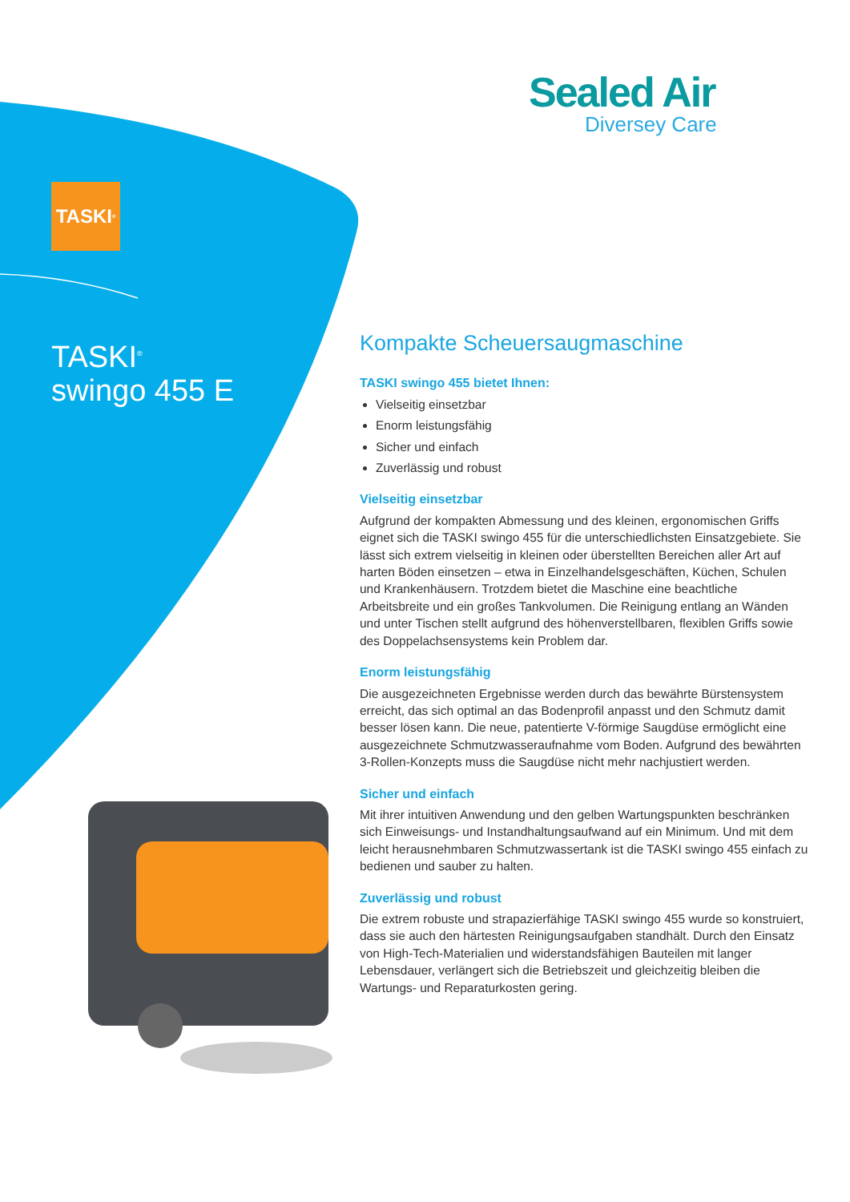Sealed Air
Diversey Care
TASKI<sup>®</sup>
TASKI<sup>®</sup>
swingo 455 E
Kompakte Scheuersaugmaschine
TASKI swingo 455 bietet Ihnen:
Vielseitig einsetzbar
Enorm leistungsfähig
Sicher und einfach
Zuverlässig und robust
Vielseitig einsetzbar
Aufgrund der kompakten Abmessung und des kleinen, ergonomischen Griffs eignet sich die TASKI swingo 455 für die unterschiedlichsten Einsatzgebiete. Sie lässt sich extrem vielseitig in kleinen oder überstellten Bereichen aller Art auf harten Böden einsetzen – etwa in Einzelhandelsgeschäften, Küchen, Schulen und Krankenhäusern. Trotzdem bietet die Maschine eine beachtliche Arbeitsbreite und ein großes Tankvolumen. Die Reinigung entlang an Wänden und unter Tischen stellt aufgrund des höhenverstellbaren, flexiblen Griffs sowie des Doppelachsensystems kein Problem dar.
Enorm leistungsfähig
Die ausgezeichneten Ergebnisse werden durch das bewährte Bürstensystem erreicht, das sich optimal an das Bodenprofil anpasst und den Schmutz damit besser lösen kann. Die neue, patentierte V-förmige Saugdüse ermöglicht eine ausgezeichnete Schmutzwasseraufnahme vom Boden. Aufgrund des bewährten 3-Rollen-Konzepts muss die Saugdüse nicht mehr nachjustiert werden.
Sicher und einfach
Mit ihrer intuitiven Anwendung und den gelben Wartungspunkten beschränken sich Einweisungs- und Instandhaltungsaufwand auf ein Minimum. Und mit dem leicht herausnehmbaren Schmutzwassertank ist die TASKI swingo 455 einfach zu bedienen und sauber zu halten.
Zuverlässig und robust
Die extrem robuste und strapazierfähige TASKI swingo 455 wurde so konstruiert, dass sie auch den härtesten Reinigungsaufgaben standhält. Durch den Einsatz von High-Tech-Materialien und widerstandsfähigen Bauteilen mit langer Lebensdauer, verlängert sich die Betriebszeit und gleichzeitig bleiben die Wartungs- und Reparaturkosten gering.